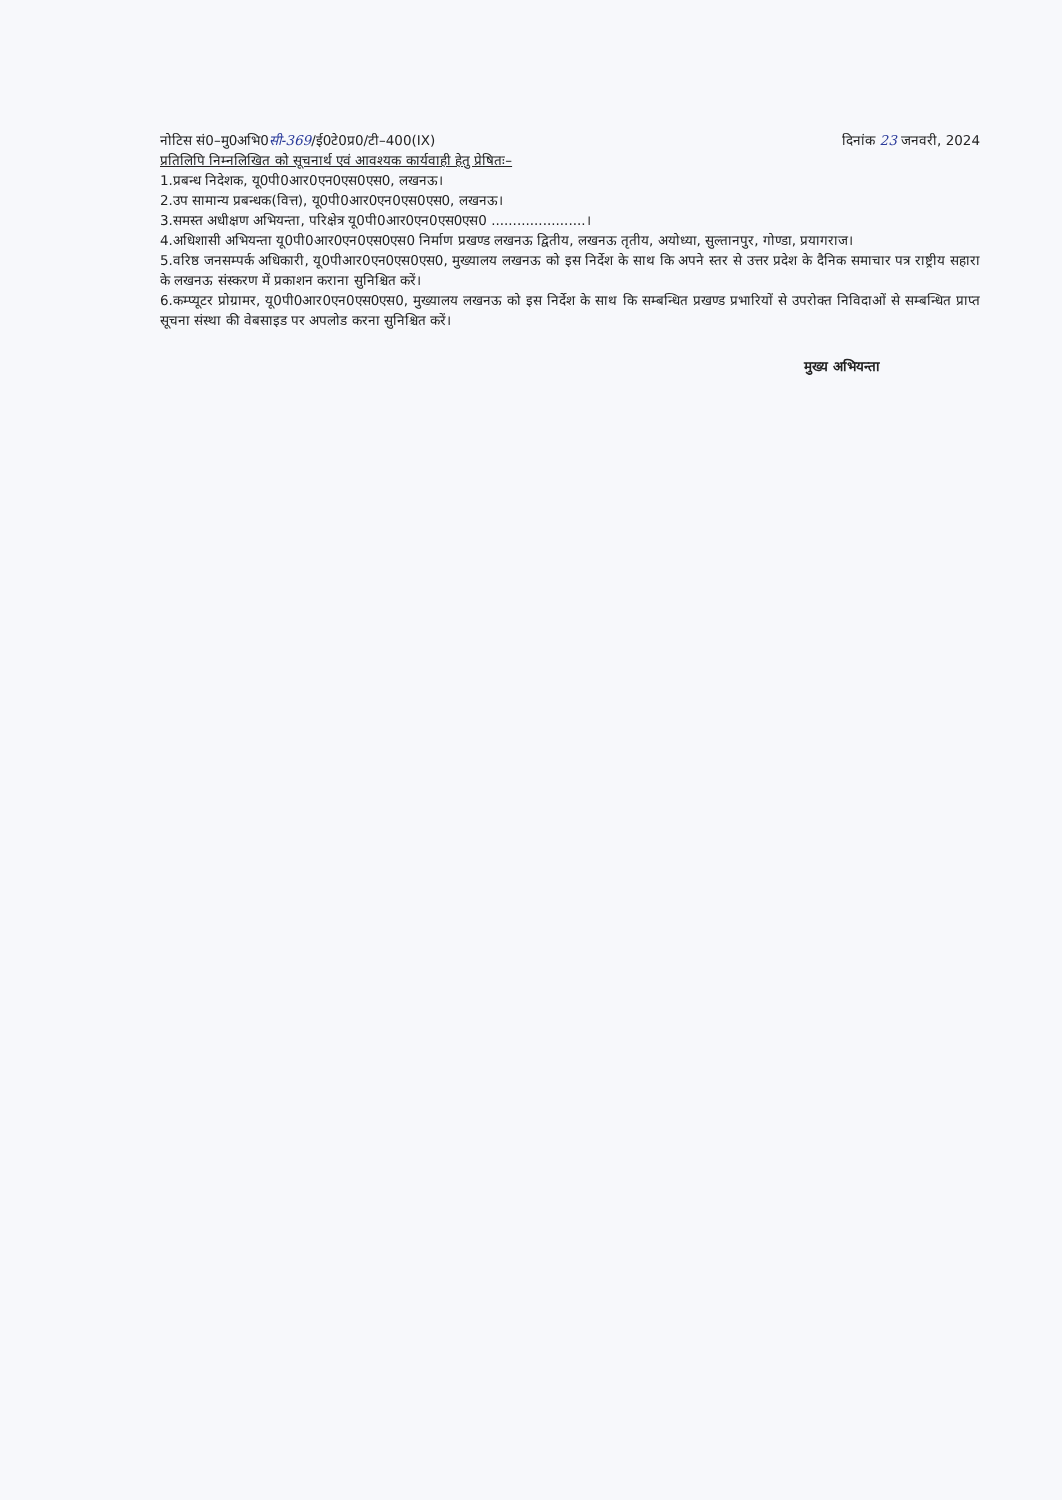नोटिस सं0–मु0अभि0सी-369/ई0टे0प्र0/टी–400(IX) दिनांक 23 जनवरी, 2024
प्रतिलिपि निम्नलिखित को सूचनार्थ एवं आवश्यक कार्यवाही हेतु प्रेषितः–
1.प्रबन्ध निदेशक, यू0पी0आर0एन0एस0एस0, लखनऊ।
2.उप सामान्य प्रबन्धक(वित्त), यू0पी0आर0एन0एस0एस0, लखनऊ।
3.समस्त अधीक्षण अभियन्ता, परिक्षेत्र यू0पी0आर0एन0एस0एस0 ......................।
4.अधिशासी अभियन्ता यू0पी0आर0एन0एस0एस0 निर्माण प्रखण्ड लखनऊ द्वितीय, लखनऊ तृतीय, अयोध्या, सुल्तानपुर, गोण्डा, प्रयागराज।
5.वरिष्ठ जनसम्पर्क अधिकारी, यू0पीआर0एन0एस0एस0, मुख्यालय लखनऊ को इस निर्देश के साथ कि अपने स्तर से उत्तर प्रदेश के दैनिक समाचार पत्र राष्ट्रीय सहारा के लखनऊ संस्करण में प्रकाशन कराना सुनिश्चित करें।
6.कम्प्यूटर प्रोग्रामर, यू0पी0आर0एन0एस0एस0, मुख्यालय लखनऊ को इस निर्देश के साथ कि सम्बन्धित प्रखण्ड प्रभारियों से उपरोक्त निविदाओं से सम्बन्धित प्राप्त सूचना संस्था की वेबसाइड पर अपलोड करना सुनिश्चित करें।
मुख्य अभियन्ता